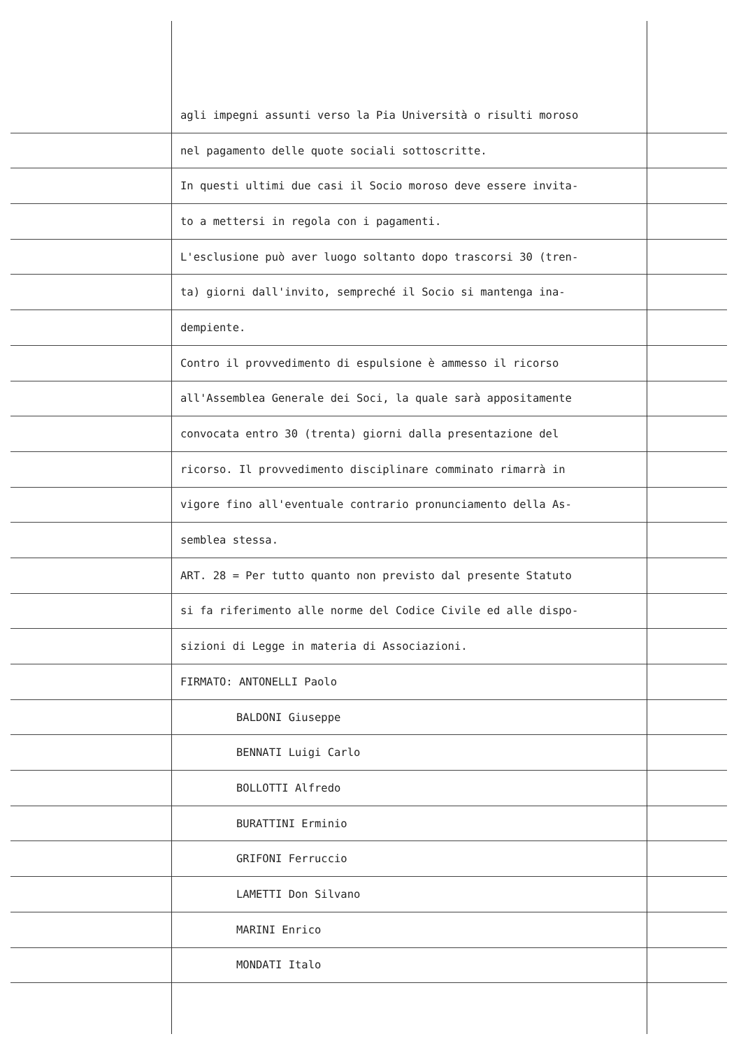agli impegni assunti verso la Pia Università o risulti moroso
nel pagamento delle quote sociali sottoscritte.
In questi ultimi due casi il Socio moroso deve essere invita-
to a mettersi in regola con i pagamenti.
L'esclusione può aver luogo soltanto dopo trascorsi 30 (tren-
ta) giorni dall'invito, sempreché il Socio si mantenga ina-
dempiente.
Contro il provvedimento di espulsione è ammesso il ricorso
all'Assemblea Generale dei Soci, la quale sarà appositamente
convocata entro 30 (trenta) giorni dalla presentazione del
ricorso. Il provvedimento disciplinare comminato rimarrà in
vigore fino all'eventuale contrario pronunciamento della As-
semblea stessa.
ART. 28 = Per tutto quanto non previsto dal presente Statuto
si fa riferimento alle norme del Codice Civile ed alle dispo-
sizioni di Legge in materia di Associazioni.
FIRMATO: ANTONELLI Paolo
BALDONI Giuseppe
BENNATI Luigi Carlo
BOLLOTTI Alfredo
BURATTINI Erminio
GRIFONI Ferruccio
LAMETTI Don Silvano
MARINI Enrico
MONDATI Italo